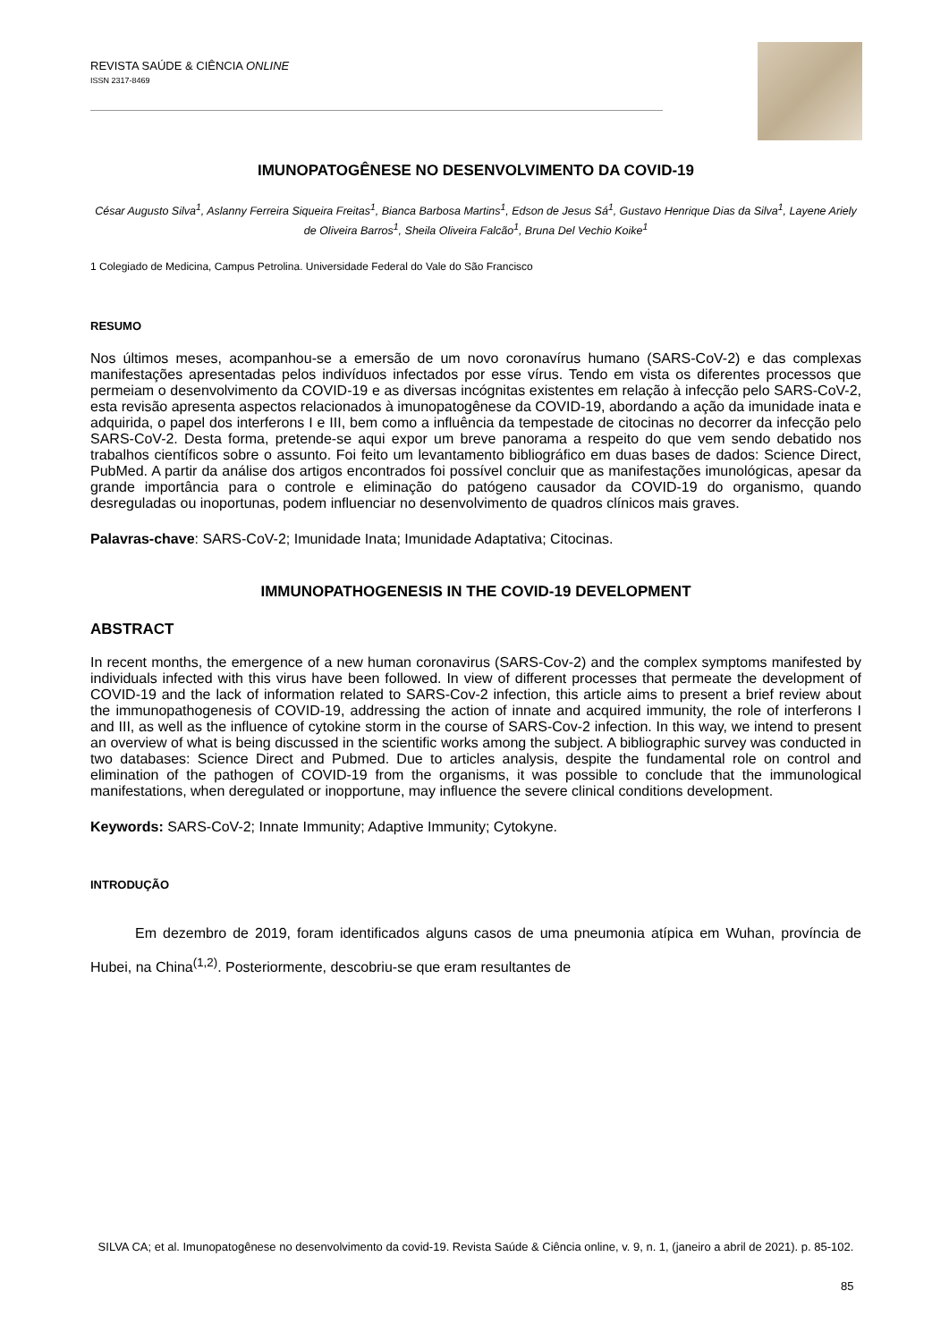REVISTA SAÚDE & CIÊNCIA ONLINE
ISSN 2317-8469
IMUNOPATOGÊNESE NO DESENVOLVIMENTO DA COVID-19
César Augusto Silva<sup>1</sup>, Aslanny Ferreira Siqueira Freitas<sup>1</sup>, Bianca Barbosa Martins<sup>1</sup>, Edson de Jesus Sá<sup>1</sup>, Gustavo Henrique Dias da Silva<sup>1</sup>, Layene Ariely de Oliveira Barros<sup>1</sup>, Sheila Oliveira Falcão<sup>1</sup>, Bruna Del Vechio Koike<sup>1</sup>
1 Colegiado de Medicina, Campus Petrolina. Universidade Federal do Vale do São Francisco
RESUMO
Nos últimos meses, acompanhou-se a emersão de um novo coronavírus humano (SARS-CoV-2) e das complexas manifestações apresentadas pelos indivíduos infectados por esse vírus. Tendo em vista os diferentes processos que permeiam o desenvolvimento da COVID-19 e as diversas incógnitas existentes em relação à infecção pelo SARS-CoV-2, esta revisão apresenta aspectos relacionados à imunopatogênese da COVID-19, abordando a ação da imunidade inata e adquirida, o papel dos interferons I e III, bem como a influência da tempestade de citocinas no decorrer da infecção pelo SARS-CoV-2. Desta forma, pretende-se aqui expor um breve panorama a respeito do que vem sendo debatido nos trabalhos científicos sobre o assunto. Foi feito um levantamento bibliográfico em duas bases de dados: Science Direct, PubMed. A partir da análise dos artigos encontrados foi possível concluir que as manifestações imunológicas, apesar da grande importância para o controle e eliminação do patógeno causador da COVID-19 do organismo, quando desreguladas ou inoportunas, podem influenciar no desenvolvimento de quadros clínicos mais graves.
Palavras-chave: SARS-CoV-2; Imunidade Inata; Imunidade Adaptativa; Citocinas.
IMMUNOPATHOGENESIS IN THE COVID-19 DEVELOPMENT
ABSTRACT
In recent months, the emergence of a new human coronavirus (SARS-Cov-2) and the complex symptoms manifested by individuals infected with this virus have been followed. In view of different processes that permeate the development of COVID-19 and the lack of information related to SARS-Cov-2 infection, this article aims to present a brief review about the immunopathogenesis of COVID-19, addressing the action of innate and acquired immunity, the role of interferons I and III, as well as the influence of cytokine storm in the course of SARS-Cov-2 infection. In this way, we intend to present an overview of what is being discussed in the scientific works among the subject. A bibliographic survey was conducted in two databases: Science Direct and Pubmed. Due to articles analysis, despite the fundamental role on control and elimination of the pathogen of COVID-19 from the organisms, it was possible to conclude that the immunological manifestations, when deregulated or inopportune, may influence the severe clinical conditions development.
Keywords: SARS-CoV-2; Innate Immunity; Adaptive Immunity; Cytokyne.
INTRODUÇÃO
Em dezembro de 2019, foram identificados alguns casos de uma pneumonia atípica em Wuhan, província de Hubei, na China<sup>(1,2)</sup>. Posteriormente, descobriu-se que eram resultantes de
SILVA CA; et al. Imunopatogênese no desenvolvimento da covid-19. Revista Saúde & Ciência online, v. 9, n. 1, (janeiro a abril de 2021). p. 85-102.
85